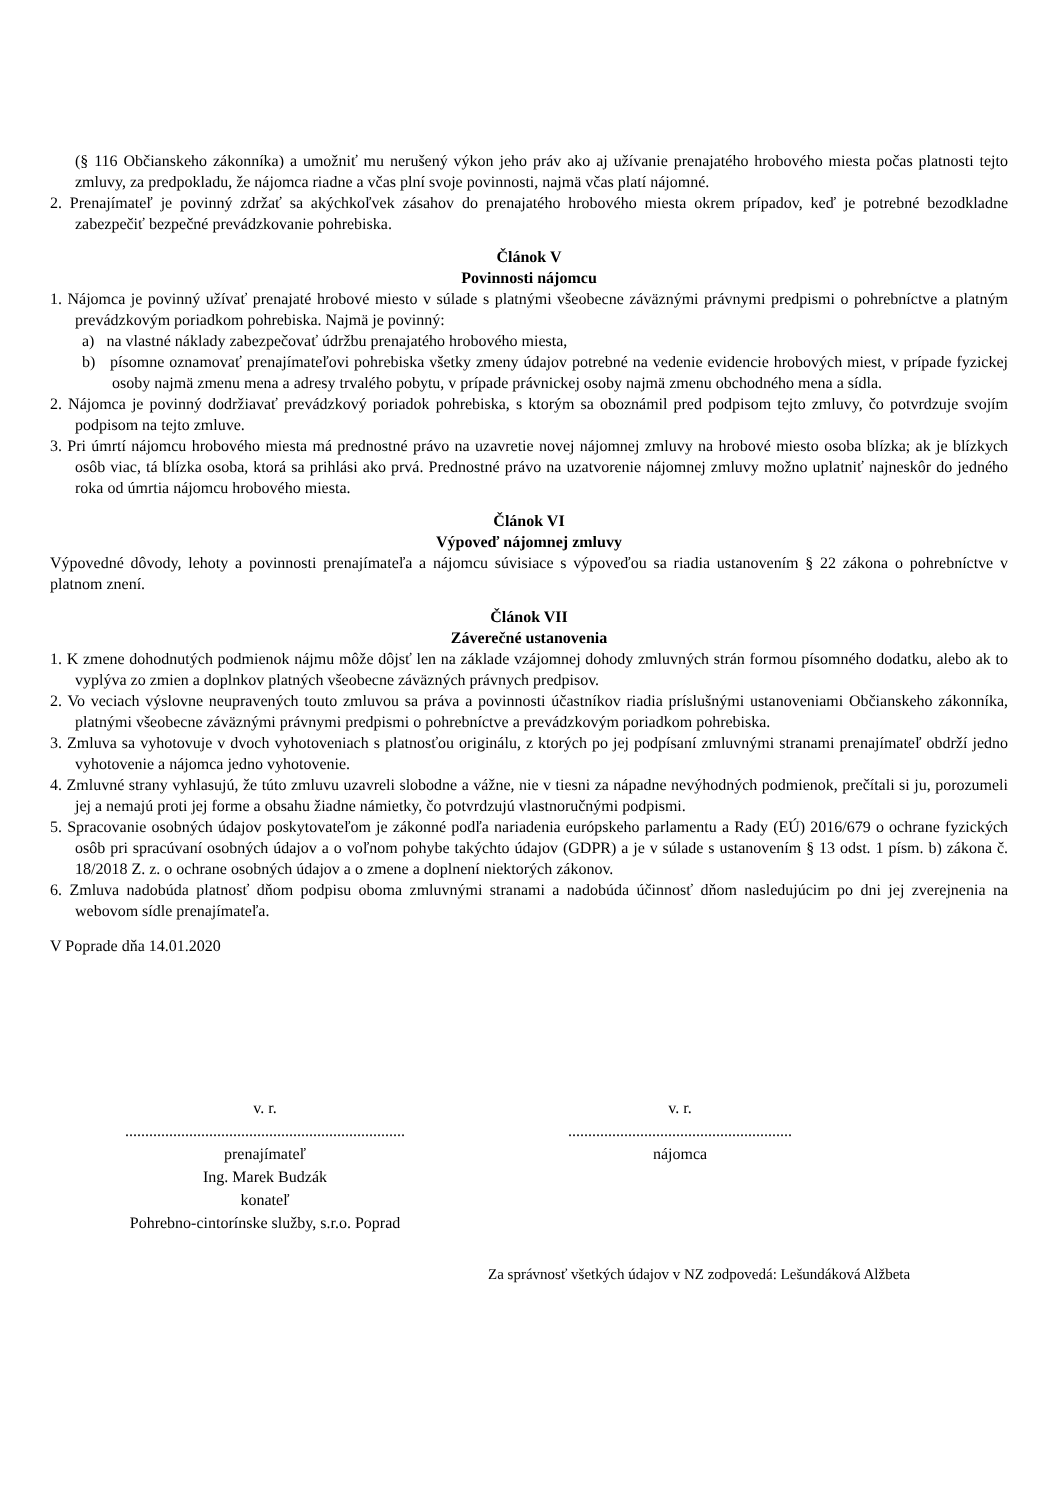(§ 116 Občianskeho zákonníka) a umožniť mu nerušený výkon jeho práv ako aj užívanie prenajatého hrobového miesta počas platnosti tejto zmluvy, za predpokladu, že nájomca riadne a včas plní svoje povinnosti, najmä včas platí nájomné.
2. Prenajímateľ je povinný zdržať sa akýchkoľvek zásahov do prenajatého hrobového miesta okrem prípadov, keď je potrebné bezodkladne zabezpečiť bezpečné prevádzkovanie pohrebiska.
Článok V
Povinnosti nájomcu
1. Nájomca je povinný užívať prenajaté hrobové miesto v súlade s platnými všeobecne záväznými právnymi predpismi o pohrebníctve a platným prevádzkovým poriadkom pohrebiska. Najmä je povinný:
a) na vlastné náklady zabezpečovať údržbu prenajatého hrobového miesta,
b) písomne oznamovať prenajímateľovi pohrebiska všetky zmeny údajov potrebné na vedenie evidencie hrobových miest, v prípade fyzickej osoby najmä zmenu mena a adresy trvalého pobytu, v prípade právnickej osoby najmä zmenu obchodného mena a sídla.
2. Nájomca je povinný dodržiavať prevádzkový poriadok pohrebiska, s ktorým sa oboznámil pred podpisom tejto zmluvy, čo potvrdzuje svojím podpisom na tejto zmluve.
3. Pri úmrtí nájomcu hrobového miesta má prednostné právo na uzavretie novej nájomnej zmluvy na hrobové miesto osoba blízka; ak je blízkych osôb viac, tá blízka osoba, ktorá sa prihlási ako prvá. Prednostné právo na uzatvorenie nájomnej zmluvy možno uplatniť najneskôr do jedného roka od úmrtia nájomcu hrobového miesta.
Článok VI
Výpoveď nájomnej zmluvy
Výpovedné dôvody, lehoty a povinnosti prenajímateľa a nájomcu súvisiace s výpoveďou sa riadia ustanovením § 22 zákona o pohrebníctve v platnom znení.
Článok VII
Záverečné ustanovenia
1. K zmene dohodnutých podmienok nájmu môže dôjsť len na základe vzájomnej dohody zmluvných strán formou písomného dodatku, alebo ak to vyplýva zo zmien a doplnkov platných všeobecne záväzných právnych predpisov.
2. Vo veciach výslovne neupravených touto zmluvou sa práva a povinnosti účastníkov riadia príslušnými ustanoveniami Občianskeho zákonníka, platnými všeobecne záväznými právnymi predpismi o pohrebníctve a prevádzkovým poriadkom pohrebiska.
3. Zmluva sa vyhotovuje v dvoch vyhotoveniach s platnosťou originálu, z ktorých po jej podpísaní zmluvnými stranami prenajímateľ obdrží jedno vyhotovenie a nájomca jedno vyhotovenie.
4. Zmluvné strany vyhlasujú, že túto zmluvu uzavreli slobodne a vážne, nie v tiesni za nápadne nevýhodných podmienok, prečítali si ju, porozumeli jej a nemajú proti jej forme a obsahu žiadne námietky, čo potvrdzujú vlastnoručnými podpismi.
5. Spracovanie osobných údajov poskytovateľom je zákonné podľa nariadenia európskeho parlamentu a Rady (EÚ) 2016/679 o ochrane fyzických osôb pri spracúvaní osobných údajov a o voľnom pohybe takýchto údajov (GDPR) a je v súlade s ustanovením § 13 odst. 1 písm. b) zákona č. 18/2018 Z. z. o ochrane osobných údajov a o zmene a doplnení niektorých zákonov.
6. Zmluva nadobúda platnosť dňom podpisu oboma zmluvnými stranami a nadobúda účinnosť dňom nasledujúcim po dni jej zverejnenia na webovom sídle prenajímateľa.
V Poprade dňa 14.01.2020
v. r.
......................................................................
prenajímateľ
Ing. Marek Budzák
konateľ
Pohrebno-cintorínske služby, s.r.o. Poprad
v. r.
........................................................
nájomca
Za správnosť všetkých údajov v NZ zodpovedá: Lešundáková Alžbeta